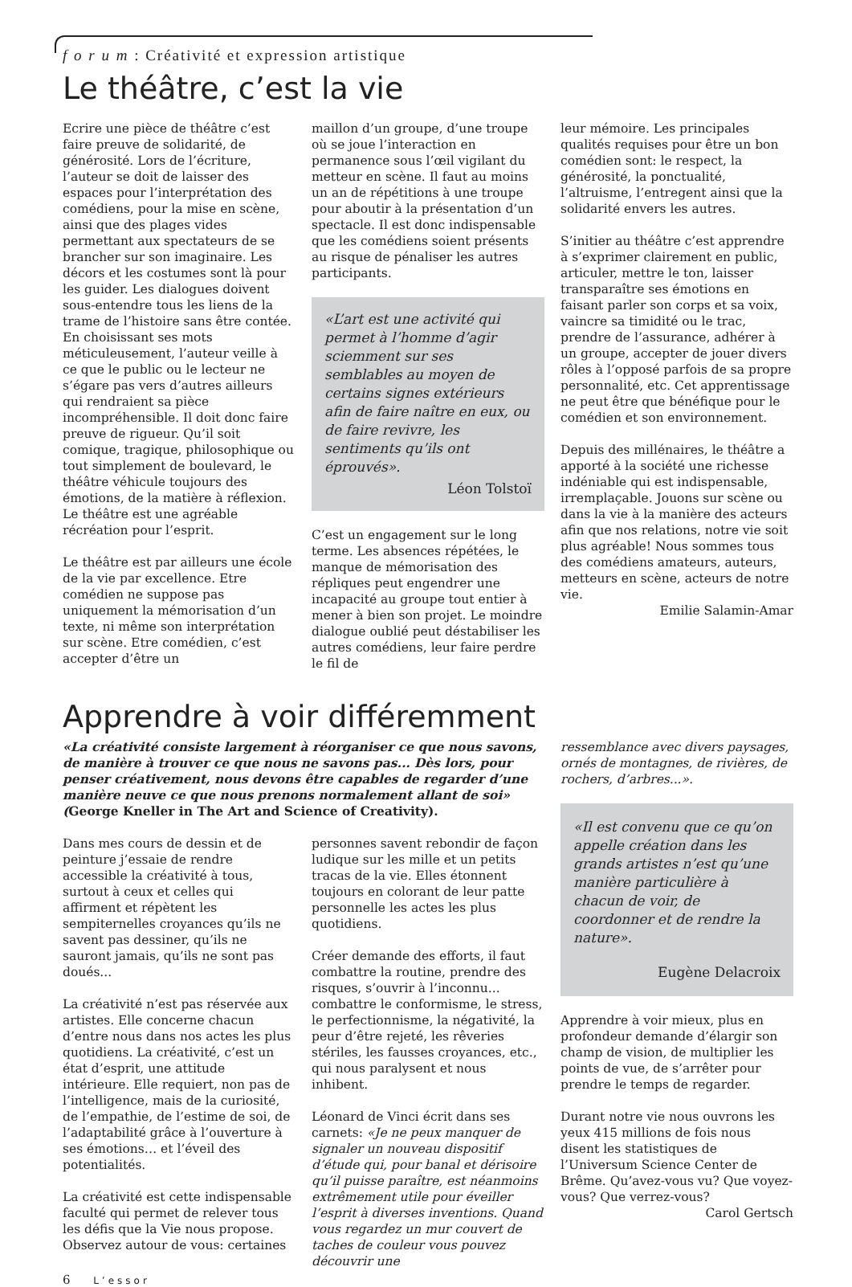f o r u m : Créativité et expression artistique
Le théâtre, c’est la vie
Ecrire une pièce de théâtre c’est faire preuve de solidarité, de générosité. Lors de l’écriture, l’auteur se doit de laisser des espaces pour l’interprétation des comédiens, pour la mise en scène, ainsi que des plages vides permettant aux spectateurs de se brancher sur son imaginaire. Les décors et les costumes sont là pour les guider. Les dialogues doivent sous-entendre tous les liens de la trame de l’histoire sans être contée. En choisissant ses mots méticuleusement, l’auteur veille à ce que le public ou le lecteur ne s’égare pas vers d’autres ailleurs qui rendraient sa pièce incompréhensible. Il doit donc faire preuve de rigueur. Qu’il soit comique, tragique, philosophique ou tout simplement de boulevard, le théâtre véhicule toujours des émotions, de la matière à réflexion. Le théâtre est une agréable récréation pour l’esprit.
Le théâtre est par ailleurs une école de la vie par excellence. Etre comédien ne suppose pas uniquement la mémorisation d’un texte, ni même son interprétation sur scène. Etre comédien, c’est accepter d’être un
maillon d’un groupe, d’une troupe où se joue l’interaction en permanence sous l’œil vigilant du metteur en scène. Il faut au moins un an de répétitions à une troupe pour aboutir à la présentation d’un spectacle. Il est donc indispensable que les comédiens soient présents au risque de pénaliser les autres participants.
«L’art est une activité qui permet à l’homme d’agir sciemment sur ses semblables au moyen de certains signes extérieurs afin de faire naître en eux, ou de faire revivre, les sentiments qu’ils ont éprouvés».
Léon Tolstoï
C’est un engagement sur le long terme. Les absences répétées, le manque de mémorisation des répliques peut engendrer une incapacité au groupe tout entier à mener à bien son projet. Le moindre dialogue oublié peut déstabiliser les autres comédiens, leur faire perdre le fil de
leur mémoire. Les principales qualités requises pour être un bon comédien sont: le respect, la générosité, la ponctualité, l’altruisme, l’entregent ainsi que la solidarité envers les autres.
S’initier au théâtre c’est apprendre à s’exprimer clairement en public, articuler, mettre le ton, laisser transparaître ses émotions en faisant parler son corps et sa voix, vaincre sa timidité ou le trac, prendre de l’assurance, adhérer à un groupe, accepter de jouer divers rôles à l’opposé parfois de sa propre personnalité, etc. Cet apprentissage ne peut être que bénéfique pour le comédien et son environnement.
Depuis des millénaires, le théâtre a apporté à la société une richesse indéniable qui est indispensable, irremplaçable. Jouons sur scène ou dans la vie à la manière des acteurs afin que nos relations, notre vie soit plus agréable! Nous sommes tous des comédiens amateurs, auteurs, metteurs en scène, acteurs de notre vie.
Emilie Salamin-Amar
Apprendre à voir différemment
«La créativité consiste largement à réorganiser ce que nous savons, de manière à trouver ce que nous ne savons pas... Dès lors, pour penser créativement, nous devons être capables de regarder d’une manière neuve ce que nous prenons normalement allant de soi» (George Kneller in The Art and Science of Creativity).
Dans mes cours de dessin et de peinture j’essaie de rendre accessible la créativité à tous, surtout à ceux et celles qui affirment et répètent les sempiternelles croyances qu’ils ne savent pas dessiner, qu’ils ne sauront jamais, qu’ils ne sont pas doués...
La créativité n’est pas réservée aux artistes. Elle concerne chacun d’entre nous dans nos actes les plus quotidiens. La créativité, c’est un état d’esprit, une attitude intérieure. Elle requiert, non pas de l’intelligence, mais de la curiosité, de l’empathie, de l’estime de soi, de l’adaptabilité grâce à l’ouverture à ses émotions… et l’éveil des potentialités.
La créativité est cette indispensable faculté qui permet de relever tous les défis que la Vie nous propose. Observez autour de vous: certaines
personnes savent rebondir de façon ludique sur les mille et un petits tracas de la vie. Elles étonnent toujours en colorant de leur patte personnelle les actes les plus quotidiens.
Créer demande des efforts, il faut combattre la routine, prendre des risques, s’ouvrir à l’inconnu... combattre le conformisme, le stress, le perfectionnisme, la négativité, la peur d’être rejeté, les rêveries stériles, les fausses croyances, etc., qui nous paralysent et nous inhibent.
Léonard de Vinci écrit dans ses carnets: «Je ne peux manquer de signaler un nouveau dispositif d’étude qui, pour banal et dérisoire qu’il puisse paraître, est néanmoins extrêmement utile pour éveiller l’esprit à diverses inventions. Quand vous regardez un mur couvert de taches de couleur vous pouvez découvrir une
ressemblance avec divers paysages, ornés de montagnes, de rivières, de rochers, d’arbres...».
«Il est convenu que ce qu’on appelle création dans les grands artistes n’est qu’une manière particulière à chacun de voir, de coordonner et de rendre la nature».
Eugène Delacroix
Apprendre à voir mieux, plus en profondeur demande d’élargir son champ de vision, de multiplier les points de vue, de s’arrêter pour prendre le temps de regarder.
Durant notre vie nous ouvrons les yeux 415 millions de fois nous disent les statistiques de l’Universum Science Center de Brême. Qu’avez-vous vu? Que voyez-vous? Que verrez-vous?
Carol Gertsch
6 L’essor